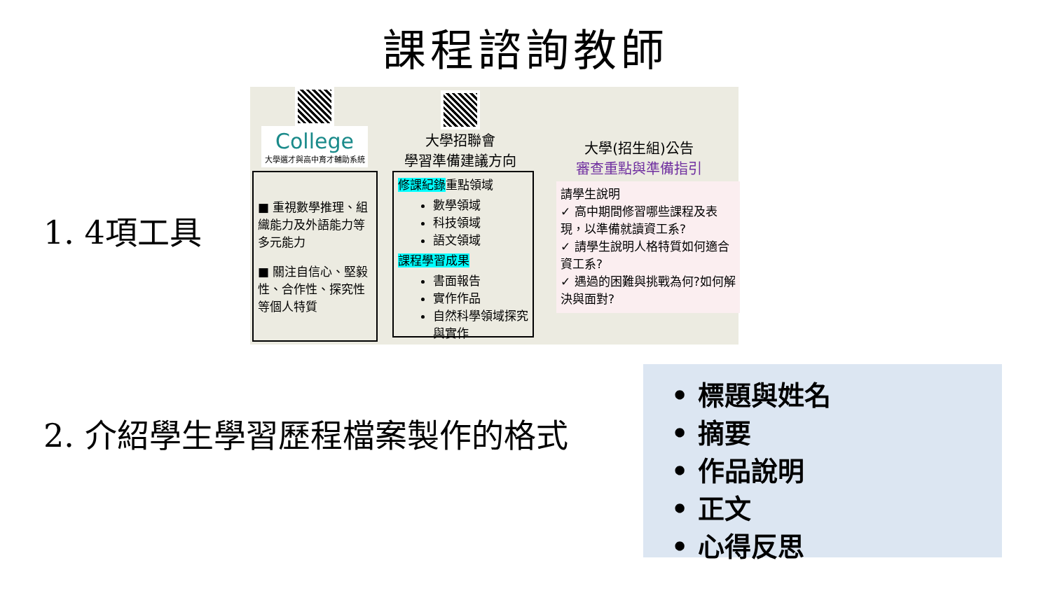課程諮詢教師
1. 4項工具
College
大學選才與高中育才輔助系統
■ 重視數學推理、組織能力及外語能力等多元能力
■ 關注自信心、堅毅性、合作性、探究性等個人特質
大學招聯會
學習準備建議方向
修課紀錄重點領域
數學領域
科技領域
語文領域
課程學習成果
書面報告
實作作品
自然科學領域探究與實作
大學(招生組)公告
審查重點與準備指引
請學生說明
✓ 高中期間修習哪些課程及表現，以準備就讀資工系?
✓ 請學生說明人格特質如何適合資工系?
✓ 遇過的困難與挑戰為何?如何解決與面對?
2. 介紹學生學習歷程檔案製作的格式
• 標題與姓名
• 摘要
• 作品說明
• 正文
• 心得反思